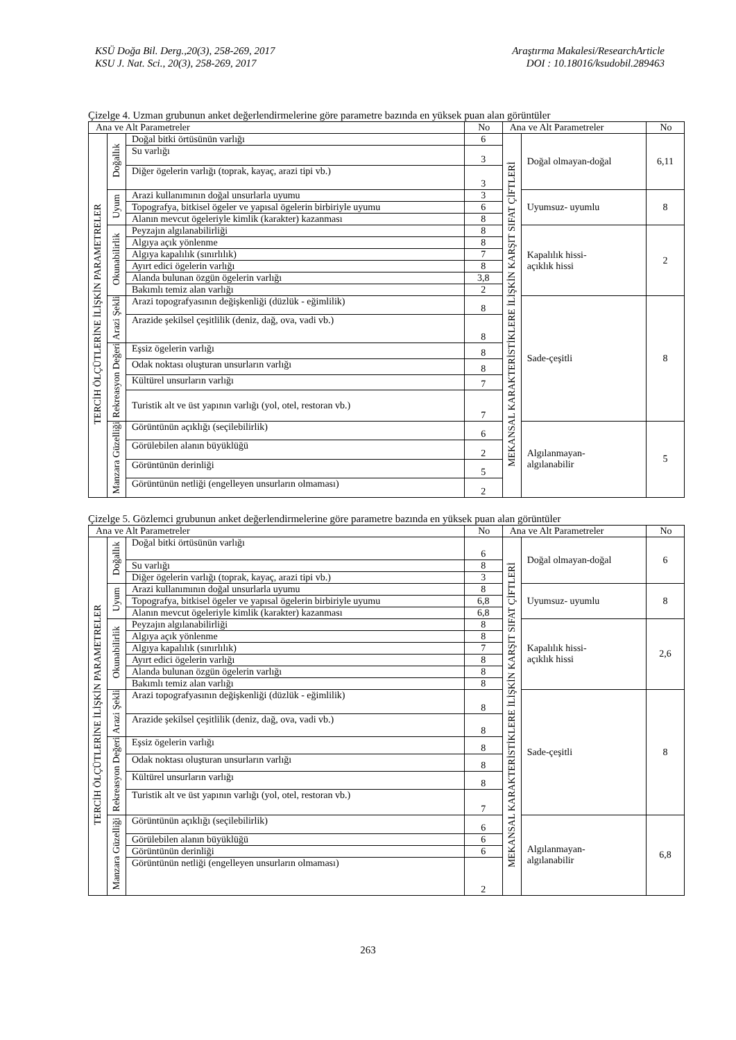KSÜ Doğa Bil. Derg.,20(3), 258-269, 2017
KSU J. Nat. Sci., 20(3), 258-269, 2017
Araştırma Makalesi/ResearchArticle
DOI : 10.18016/ksudobil.289463
Çizelge 4. Uzman grubunun anket değerlendirmelerine göre parametre bazında en yüksek puan alan görüntüler
| Ana ve Alt Parametreler | | | No | Ana ve Alt Parametreler | | No |
| --- | --- | --- | --- | --- | --- | --- |
| TERCİH ÖLÇÜTLERİNE İLİŞKİN PARAMETRELER | Doğallık | Doğal bitki örtüsünün varlığı | 6 | MEKANSAL KARAKTERİSTİKLERE İLİŞKİN KARŞIT SIFAT ÇİFTLERİ | Doğal olmayan-doğal | 6,11 |
| | | Su varlığı | 3 | | | |
| | | Diğer ögelerin varlığı (toprak, kayaç, arazi tipi vb.) | 3 | | | |
| | Uyum | Arazi kullanımının doğal unsurlarla uyumu | 3 | | Uyumsuz- uyumlu | 8 |
| | | Topografya, bitkisel ögeler ve yapısal ögelerin birbiriyle uyumu | 6 | | | |
| | | Alanın mevcut ögeleriyle kimlik (karakter) kazanması | 8 | | | |
| | Okunabilirlik | Peyzajın algılanabilirliği | 8 | | Kapalılık hissi- açıklık hissi | 2 |
| | | Algıya açık yönlenme | 8 | | | |
| | | Algıya kapalılık (sınırlılık) | 7 | | | |
| | | Ayırt edici ögelerin varlığı | 8 | | | |
| | | Alanda bulunan özgün ögelerin varlığı | 3,8 | | | |
| | | Bakımlı temiz alan varlığı | 2 | | | |
| | Arazi Şekli | Arazi topografyasının değişkenliği (düzlük - eğimlilik) | 8 | | Sade-çeşitli | 8 |
| | | Arazide şekilsel çeşitlilik (deniz, dağ, ova, vadi vb.) | 8 | | | |
| | Rekreasyon Değeri | Eşsiz ögelerin varlığı | 8 | | | |
| | | Odak noktası oluşturan unsurların varlığı | 8 | | | |
| | | Kültürel unsurların varlığı | 7 | | | |
| | | Turistik alt ve üst yapının varlığı (yol, otel, restoran vb.) | 7 | | | |
| | Manzara Güzelliği | Görüntünün açıklığı (seçilebilirlik) | 6 | | Algılanmayan- algılanabilir | 5 |
| | | Görülebilen alanın büyüklüğü | 2 | | | |
| | | Görüntünün derinliği | 5 | | | |
| | | Görüntünün netliği (engelleyen unsurların olmaması) | 2 | | | |
Çizelge 5. Gözlemci grubunun anket değerlendirmelerine göre parametre bazında en yüksek puan alan görüntüler
| Ana ve Alt Parametreler | | | No | Ana ve Alt Parametreler | | No |
| --- | --- | --- | --- | --- | --- | --- |
| TERCİH ÖLÇÜTLERİNE İLİŞKİN PARAMETRELER | Doğallık | Doğal bitki örtüsünün varlığı | 6 | MEKANSAL KARAKTERİSTİKLERE İLİŞKİN KARŞIT SIFAT ÇİFTLERİ | Doğal olmayan-doğal | 6 |
| | | Su varlığı | 8 | | | |
| | | Diğer ögelerin varlığı (toprak, kayaç, arazi tipi vb.) | 3 | | | |
| | Uyum | Arazi kullanımının doğal unsurlarla uyumu | 8 | | Uyumsuz- uyumlu | 8 |
| | | Topografya, bitkisel ögeler ve yapısal ögelerin birbiriyle uyumu | 6,8 | | | |
| | | Alanın mevcut ögeleriyle kimlik (karakter) kazanması | 6,8 | | | |
| | Okunabilirlik | Peyzajın algılanabilirliği | 8 | | Kapalılık hissi- açıklık hissi | 2,6 |
| | | Algıya açık yönlenme | 8 | | | |
| | | Algıya kapalılık (sınırlılık) | 7 | | | |
| | | Ayırt edici ögelerin varlığı | 8 | | | |
| | | Alanda bulunan özgün ögelerin varlığı | 8 | | | |
| | | Bakımlı temiz alan varlığı | 8 | | | |
| | Arazi Şekli | Arazi topografyasının değişkenliği (düzlük - eğimlilik) | 8 | | Sade-çeşitli | 8 |
| | | Arazide şekilsel çeşitlilik (deniz, dağ, ova, vadi vb.) | 8 | | | |
| | Rekreasyon Değeri | Eşsiz ögelerin varlığı | 8 | | | |
| | | Odak noktası oluşturan unsurların varlığı | 8 | | | |
| | | Kültürel unsurların varlığı | 8 | | | |
| | | Turistik alt ve üst yapının varlığı (yol, otel, restoran vb.) | 7 | | | |
| | Manzara Güzelliği | Görüntünün açıklığı (seçilebilirlik) | 6 | | Algılanmayan- algılanabilir | 6,8 |
| | | Görülebilen alanın büyüklüğü | 6 | | | |
| | | Görüntünün derinliği | 6 | | | |
| | | Görüntünün netliği (engelleyen unsurların olmaması) | 2 | | | |
263